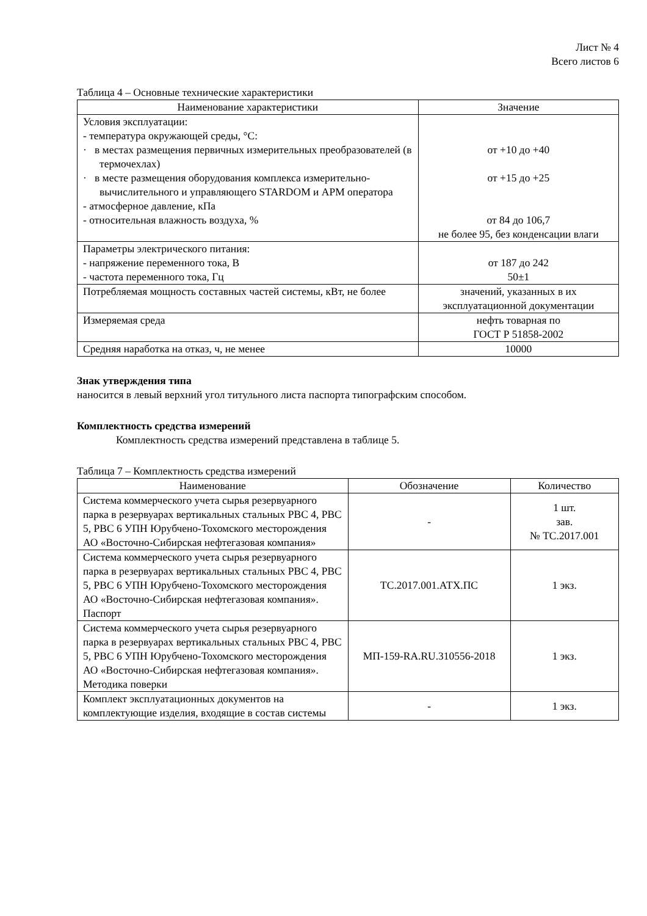Лист № 4
Всего листов 6
Таблица 4 – Основные технические характеристики
| Наименование характеристики | Значение |
| --- | --- |
| Условия эксплуатации: - температура окружающей среды, °C: · в местах размещения первичных измерительных преобразователей (в термочехлах) · в месте размещения оборудования комплекса измерительно-вычислительного и управляющего STARDOM и АРМ оператора - атмосферное давление, кПа - относительная влажность воздуха, % | от +10 до +40 от +15 до +25 от 84 до 106,7 не более 95, без конденсации влаги |
| Параметры электрического питания: - напряжение переменного тока, В - частота переменного тока, Гц | от 187 до 242 50±1 |
| Потребляемая мощность составных частей системы, кВт, не более | значений, указанных в их эксплуатационной документации |
| Измеряемая среда | нефть товарная по ГОСТ Р 51858-2002 |
| Средняя наработка на отказ, ч, не менее | 10000 |
Знак утверждения типа
наносится в левый верхний угол титульного листа паспорта типографским способом.
Комплектность средства измерений
Комплектность средства измерений представлена в таблице 5.
Таблица 7 – Комплектность средства измерений
| Наименование | Обозначение | Количество |
| --- | --- | --- |
| Система коммерческого учета сырья резервуарного парка в резервуарах вертикальных стальных РВС 4, РВС 5, РВС 6 УПН Юрубчено-Тохомского месторождения АО «Восточно-Сибирская нефтегазовая компания» | - | 1 шт. зав. № ТС.2017.001 |
| Система коммерческого учета сырья резервуарного парка в резервуарах вертикальных стальных РВС 4, РВС 5, РВС 6 УПН Юрубчено-Тохомского месторождения АО «Восточно-Сибирская нефтегазовая компания». Паспорт | ТС.2017.001.АТХ.ПС | 1 экз. |
| Система коммерческого учета сырья резервуарного парка в резервуарах вертикальных стальных РВС 4, РВС 5, РВС 6 УПН Юрубчено-Тохомского месторождения АО «Восточно-Сибирская нефтегазовая компания». Методика поверки | МП-159-RA.RU.310556-2018 | 1 экз. |
| Комплект эксплуатационных документов на комплектующие изделия, входящие в состав системы | - | 1 экз. |